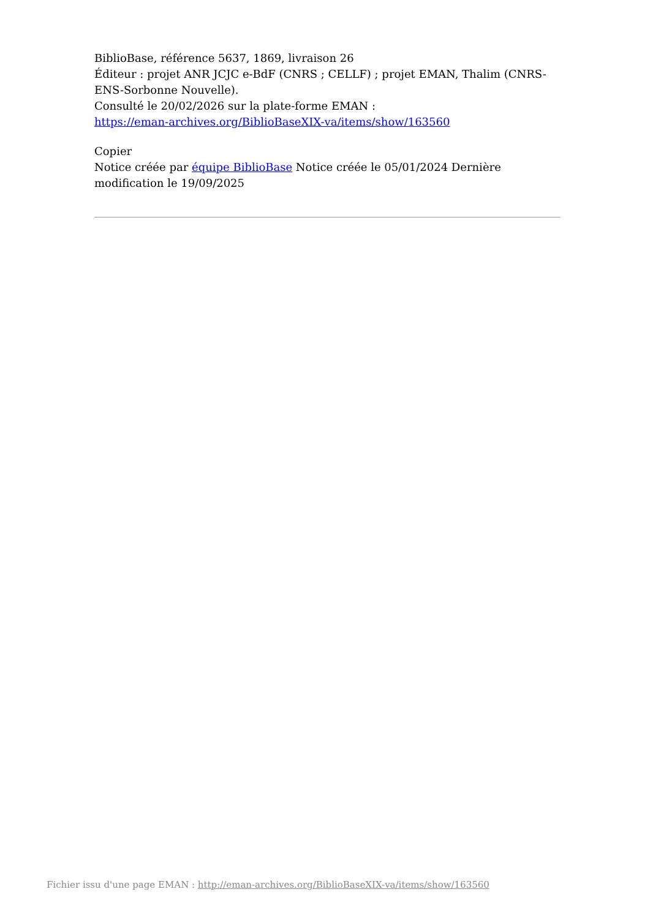BiblioBase, référence 5637, 1869, livraison 26
Éditeur : projet ANR JCJC e-BdF (CNRS ; CELLF) ; projet EMAN, Thalim (CNRS-ENS-Sorbonne Nouvelle).
Consulté le 20/02/2026 sur la plate-forme EMAN :
https://eman-archives.org/BiblioBaseXIX-va/items/show/163560
Copier
Notice créée par équipe BiblioBase Notice créée le 05/01/2024 Dernière modification le 19/09/2025
Fichier issu d'une page EMAN : http://eman-archives.org/BiblioBaseXIX-va/items/show/163560